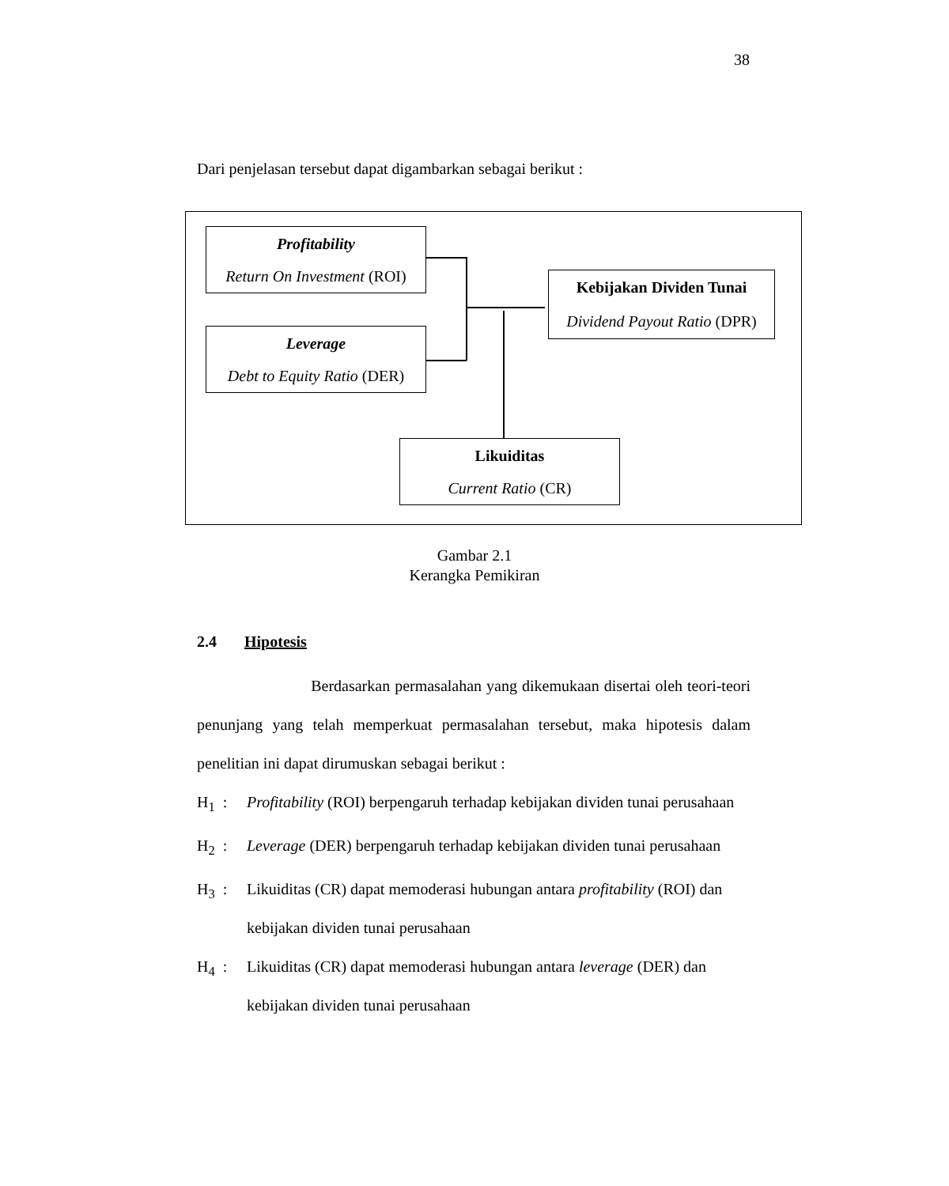38
Dari penjelasan tersebut dapat digambarkan sebagai berikut :
Profitability
Return On Investment (ROI)
Leverage
Debt to Equity Ratio (DER)
Kebijakan Dividen Tunai
Dividend Payout Ratio (DPR)
Likuiditas
Current Ratio (CR)
Gambar 2.1
Kerangka Pemikiran
2.4 Hipotesis
Berdasarkan permasalahan yang dikemukaan disertai oleh teori-teori penunjang yang telah memperkuat permasalahan tersebut, maka hipotesis dalam penelitian ini dapat dirumuskan sebagai berikut :
H<sub>1</sub> : Profitability (ROI) berpengaruh terhadap kebijakan dividen tunai perusahaan
H<sub>2</sub> : Leverage (DER) berpengaruh terhadap kebijakan dividen tunai perusahaan
H<sub>3</sub> : Likuiditas (CR) dapat memoderasi hubungan antara profitability (ROI) dan kebijakan dividen tunai perusahaan
H<sub>4</sub> : Likuiditas (CR) dapat memoderasi hubungan antara leverage (DER) dan kebijakan dividen tunai perusahaan